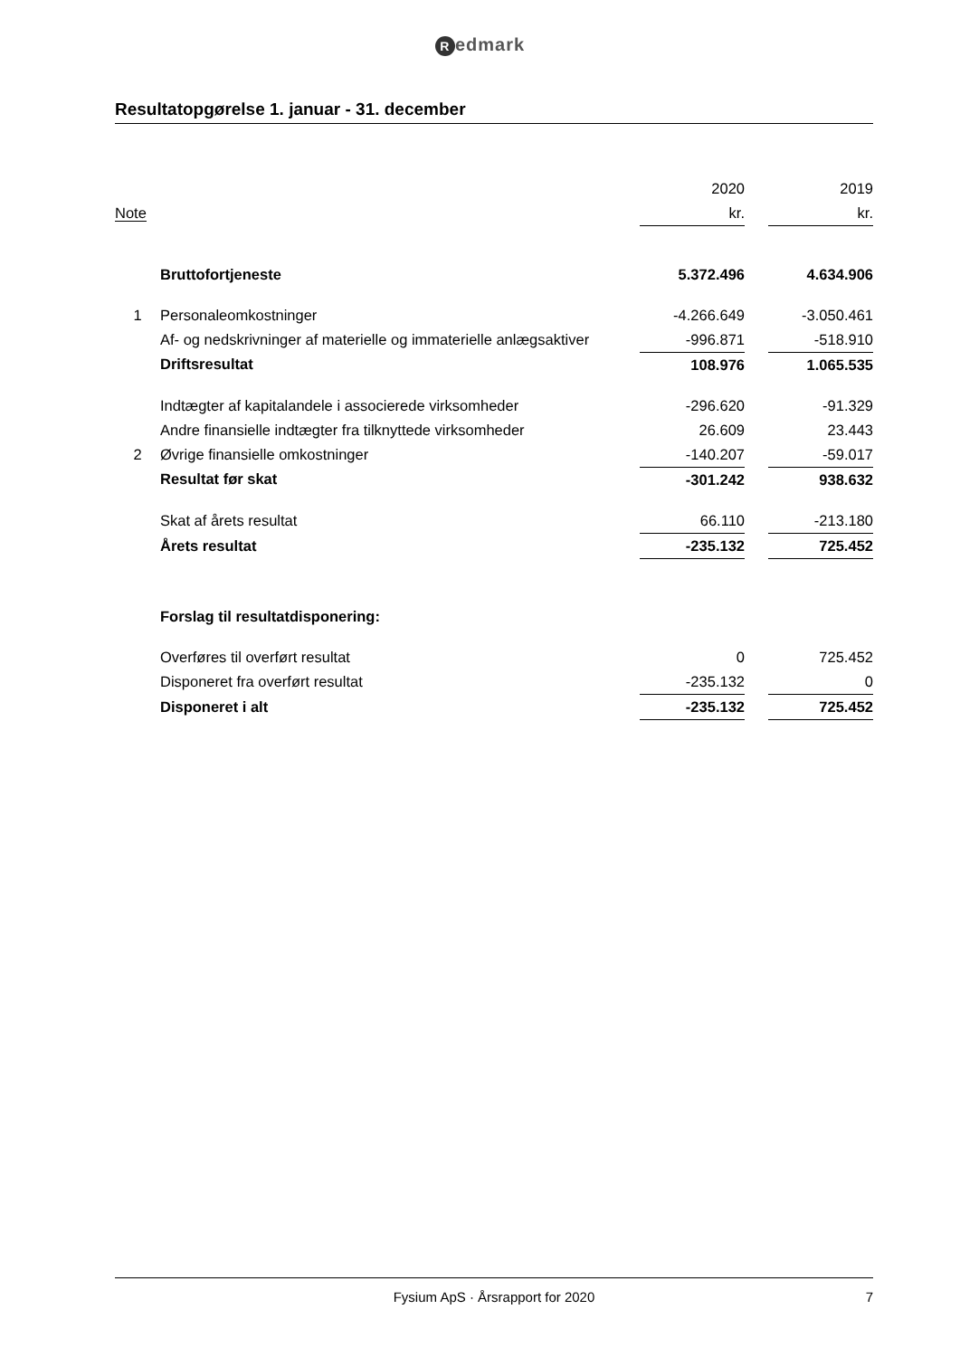Redmark
Resultatopgørelse 1. januar - 31. december
| | | 2020 | | 2019 |
| --- | --- | --- | --- | --- |
| Note | | kr. | | kr. |
| | Bruttofortjeneste | 5.372.496 | | 4.634.906 |
| 1 | Personaleomkostninger | -4.266.649 | | -3.050.461 |
| | Af- og nedskrivninger af materielle og immaterielle anlægsaktiver | -996.871 | | -518.910 |
| | Driftsresultat | 108.976 | | 1.065.535 |
| | Indtægter af kapitalandele i associerede virksomheder | -296.620 | | -91.329 |
| | Andre finansielle indtægter fra tilknyttede virksomheder | 26.609 | | 23.443 |
| 2 | Øvrige finansielle omkostninger | -140.207 | | -59.017 |
| | Resultat før skat | -301.242 | | 938.632 |
| | Skat af årets resultat | 66.110 | | -213.180 |
| | Årets resultat | -235.132 | | 725.452 |
| | Forslag til resultatdisponering: | | | |
| | Overføres til overført resultat | 0 | | 725.452 |
| | Disponeret fra overført resultat | -235.132 | | 0 |
| | Disponeret i alt | -235.132 | | 725.452 |
Fysium ApS · Årsrapport for 2020 7